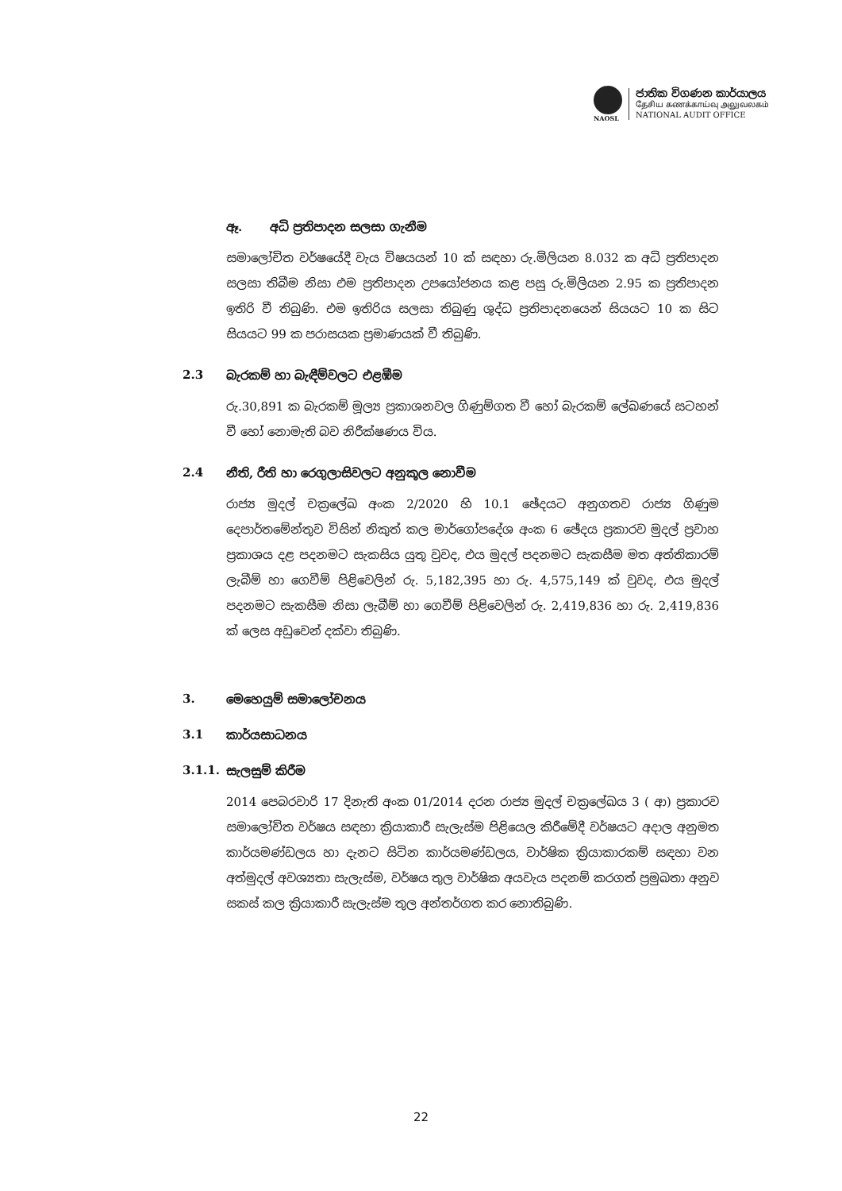NAOSL
ජාතික විගණන කාර්යාලය
தேசிய கணக்காய்வு அலுவலகம்
NATIONAL AUDIT OFFICE
ඈ. අධි ප්‍රතිපාදන සලසා ගැනීම
සමාලෝචිත වර්ෂයේදී වැය විෂයයන් 10 ක් සඳහා රු.මිලියන 8.032 ක අධි ප්‍රතිපාදන සලසා තිබීම නිසා එම ප්‍රතිපාදන උපයෝජනය කළ පසු රු.මිලියන 2.95 ක ප්‍රතිපාදන ඉතිරි වී තිබුණි. එම ඉතිරිය සලසා තිබුණු ශුද්ධ ප්‍රතිපාදනයෙන් සියයට 10 ක සිට සියයට 99 ක පරාසයක ප්‍රමාණයක් වී තිබුණි.
2.3 බැරකම් හා බැඳීම්වලට එළඹීම
රු.30,891 ක බැරකම් මූල්‍ය ප්‍රකාශනවල ගිණුම්ගත වී හෝ බැරකම් ලේඛණයේ සටහන් වී හෝ නොමැති බව නිරීක්ෂණය විය.
2.4 නීති, රීති හා රෙගුලාසිවලට අනුකූල නොවීම
රාජ්‍ය මුදල් චක්‍රලේඛ අංක 2/2020 හි 10.1 ඡේදයට අනුගතව රාජ්‍ය ගිණුම දෙපාර්තමේන්තුව විසින් නිකුත් කල මාර්ගෝපදේශ අංක 6 ඡේදය ප්‍රකාරව මුදල් ප්‍රවාහ ප්‍රකාශය දළ පදනමට සැකසිය යුතු වුවද, එය මුදල් පදනමට සැකසීම මත අත්තිකාරම් ලැබීම් හා ගෙවීම් පිළිවෙලින් රු. 5,182,395 හා රු. 4,575,149 ක් වුවද, එය මුදල් පදනමට සැකසීම නිසා ලැබීම් හා ගෙවීම් පිළිවෙලින් රු. 2,419,836 හා රු. 2,419,836 ක් ලෙස අඩුවෙන් දක්වා තිබුණි.
3. මෙහෙයුම් සමාලෝචනය
3.1 කාර්යසාධනය
3.1.1. සැලසුම් කිරීම
2014 පෙබරවාරි 17 දිනැති අංක 01/2014 දරන රාජ්‍ය මුදල් චක්‍රලේඛය 3 ( ආ) ප්‍රකාරව සමාලෝචිත වර්ෂය සඳහා ක්‍රියාකාරී සැලැස්ම පිළියෙල කිරීමේදී වර්ෂයට අදාල අනුමත කාර්යමණ්ඩලය හා දැනට සිටින කාර්යමණ්ඩලය, වාර්ෂික ක්‍රියාකාරකම් සඳහා වන අත්මුදල් අවශ්‍යතා සැලැස්ම, වර්ෂය තුල වාර්ෂික අයවැය පදනම් කරගත් ප්‍රමුඛතා අනුව සකස් කල ක්‍රියාකාරී සැලැස්ම තුල අන්තර්ගත කර නොතිබුණි.
22